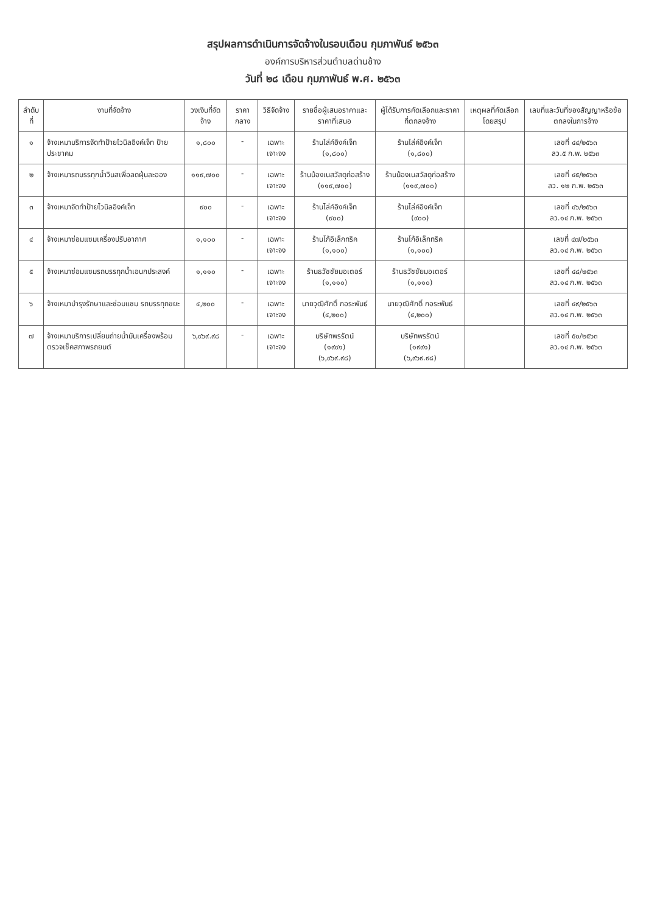สรุปผลการดำเนินการจัดจ้างในรอบเดือน กุมภาพันธ์ ๒๕๖๓
องค์การบริหารส่วนตำบลด่านช้าง
วันที่ ๒๘ เดือน กุมภาพันธ์ พ.ศ. ๒๕๖๓
| ลำดับที่ | งานที่จัดจ้าง | วงเงินที่จัดจ้าง | ราคากลาง | วิธีจัดจ้าง | รายชื่อผู้เสนอราคาและราคาที่เสนอ | ผู้ได้รับการคัดเลือกและราคาที่ตกลงจ้าง | เหตุผลที่คัดเลือกโดยสรุป | เลขที่และวันที่ของสัญญาหรือข้อตกลงในการจ้าง |
| --- | --- | --- | --- | --- | --- | --- | --- | --- |
| ๑ | จ้างเหมาบริการจัดทำป้ายไวนิลอิงค์เจ็ท ป้ายประชาคม | ๑,๘๐๐ | - | เฉพาะเจาะจง | ร้านไล่ค์อิงค์เจ็ท (๑,๘๐๐) | ร้านไล่ค์อิงค์เจ็ท (๑,๘๐๐) | | เลขที่ ๔๔/๒๕๖๓ ลว.๕ ก.พ. ๒๕๖๓ |
| ๒ | จ้างเหมารถบรรทุกน้ำวินสเพื่อลดฝุ่นละออง | ๑๑๙,๗๐๐ | - | เฉพาะเจาะจง | ร้านน้องเนสวัสดุก่อสร้าง (๑๑๙,๗๐๐) | ร้านน้องเนสวัสดุก่อสร้าง (๑๑๙,๗๐๐) | | เลขที่ ๔๕/๒๕๖๓ ลว. ๑๒ ก.พ. ๒๕๖๓ |
| ๓ | จ้างเหมาจัดทำป้ายไวนิลอิงค์เจ็ท | ๙๐๐ | - | เฉพาะเจาะจง | ร้านไล่ค์อิงค์เจ็ท (๙๐๐) | ร้านไล่ค์อิงค์เจ็ท (๙๐๐) | | เลขที่ ๔๖/๒๕๖๓ ลว.๑๔ ก.พ. ๒๕๖๓ |
| ๔ | จ้างเหมาซ่อมแซมเครื่องปรับอากาศ | ๑,๑๐๐ | - | เฉพาะเจาะจง | ร้านโก้อิเล็กทริค (๑,๑๐๐) | ร้านโก้อิเล็กทริค (๑,๑๐๐) | | เลขที่ ๔๗/๒๕๖๓ ลว.๑๔ ก.พ. ๒๕๖๓ |
| ๕ | จ้างเหมาซ่อมแซมรถบรรทุกน้ำเอนกประสงค์ | ๑,๑๑๐ | - | เฉพาะเจาะจง | ร้านธวัชชัยมอเตอร์ (๑,๑๑๐) | ร้านธวัชชัยมอเตอร์ (๑,๑๑๐) | | เลขที่ ๔๘/๒๕๖๓ ลว.๑๔ ก.พ. ๒๕๖๓ |
| ๖ | จ้างเหมาบำรุงรักษาและซ่อมแซม รถบรรทุกขยะ | ๔,๒๐๐ | - | เฉพาะเจาะจง | นายวุฒิศักดิ์ กอระพันธ์ (๔,๒๐๐) | นายวุฒิศักดิ์ กอระพันธ์ (๔,๒๐๐) | | เลขที่ ๔๙/๒๕๖๓ ลว.๑๔ ก.พ. ๒๕๖๓ |
| ๗ | จ้างเหมาบริการเปลี่ยนถ่ายน้ำมันเครื่องพร้อมตรวจเช็คสภาพรถยนต์ | ๖,๙๖๙.๙๘ | - | เฉพาะเจาะจง | บริษัทพรรัตน์ (๑๙๙๑) (๖,๙๖๙.๙๘) | บริษัทพรรัตน์ (๑๙๙๑) (๖,๙๖๙.๙๘) | | เลขที่ ๕๐/๒๕๖๓ ลว.๑๔ ก.พ. ๒๕๖๓ |